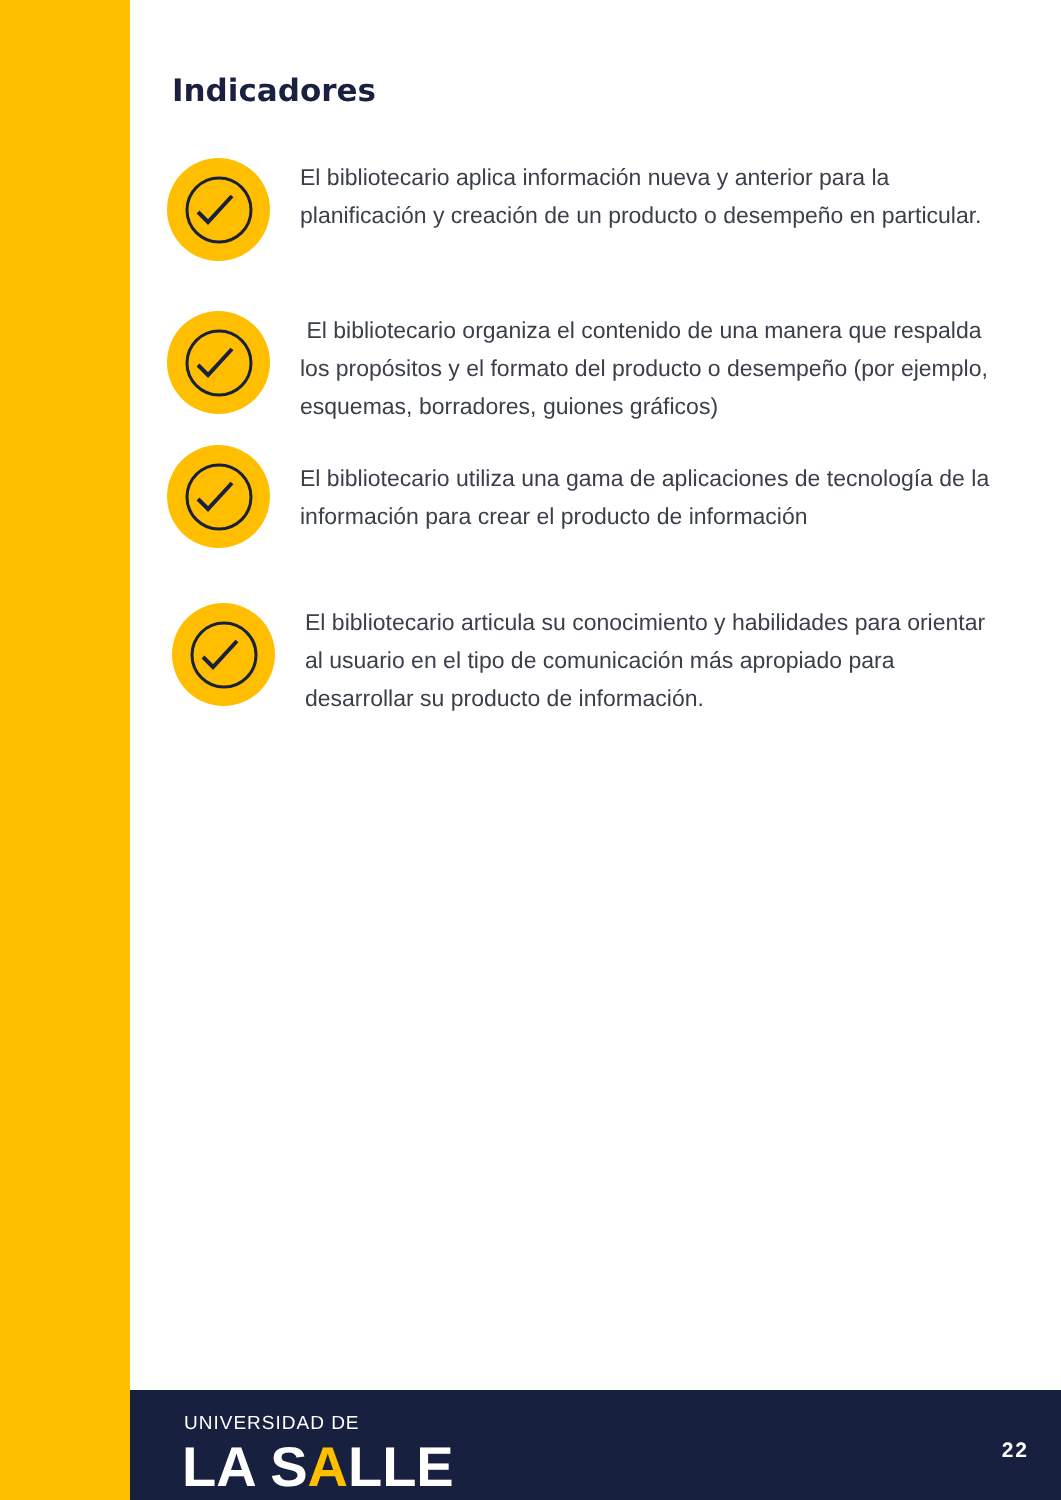Indicadores
El bibliotecario aplica información nueva y anterior para la planificación y creación de un producto o desempeño en particular.
El bibliotecario organiza el contenido de una manera que respalda los propósitos y el formato del producto o desempeño (por ejemplo, esquemas, borradores, guiones gráficos)
El bibliotecario utiliza una gama de aplicaciones de tecnología de la información para crear el producto de información
El bibliotecario articula su conocimiento y habilidades para orientar al usuario en el tipo de comunicación más apropiado para desarrollar su producto de información.
UNIVERSIDAD DE
LA SALLE 22